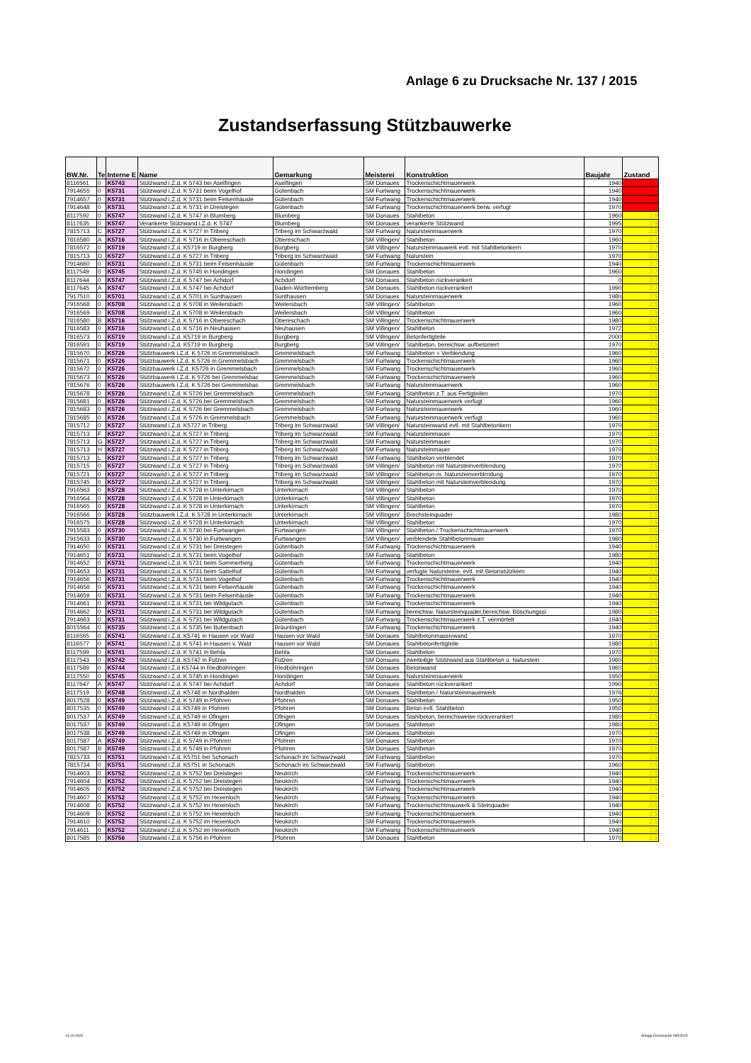Anlage 6 zu Drucksache Nr. 137 / 2015
Zustandserfassung Stützbauwerke
| BW.Nr. | Te | Interne E | Name | Gemarkung | Meisterei | Konstruktion | Baujahr | Zustand |
| --- | --- | --- | --- | --- | --- | --- | --- | --- |
| 8116561 | 0 | K5743 | Stützwand i.Z.d. K 5743 bei Aselfingen | Aselfingen | SM Donaues | Trockenschichtmauerwerk | 1940 | 3,4 |
| 7914655 | 0 | K5731 | Stützwand i.Z.d. K 5731 beim Vogelhof | Gütenbach | SM Furtwang | Trockenschichtmauerwerk | 1940 | 3,2 |
| 7914657 | 0 | K5731 | Stützwand i.Z.d. K 5731 beim Felsenhäusle | Gütenbach | SM Furtwang | Trockenschichtmauerwerk | 1940 | 3,2 |
| 7914648 | 0 | K5731 | Stützwand i.Z.d. K 5731 in Dreistegen | Gütenbach | SM Furtwang | Trockenschichtmauerwerk berw. verfugt | 1970 | 3 |
| 8117592 | 0 | K5747 | Stützwand i.Z.d. K 5747 in Blumberg | Blumberg | SM Donaues | Stahlbeton | 1960 | 2,9 |
| 8117635 | 0 | K5747 | Verankerte Stützwand i.Z.d. K 5747 | Blumberg | SM Donaues | verankerte Stützwand | 1995 | 2,9 |
| 7815713 | C | K5727 | Stützwand i.Z.d. K 5727 in Triberg | Triberg im Schwarzwald | SM Furtwang | Natursteinmauerwerk | 1970 | 2,8 |
| 7816580 | A | K5716 | Stützwand i.Z.d. K 5716 in Obereschach | Obereschach | SM Villingen/ | Stahlbeton | 1960 | 2,7 |
| 7816572 | 0 | K5719 | Stützwand i.Z.d. K5719 in Burgberg | Burgberg | SM Villingen/ | Natursteinmauwerk evtl. mit Stahlbetonkern | 1970 | 2,7 |
| 7815713 | D | K5727 | Stützwand i.Z.d. K 5727 in Triberg | Triberg im Schwarzwald | SM Furtwang | Naturstein | 1970 | 2,7 |
| 7914660 | 0 | K5731 | Stützwand i.Z.d. K 5731 beim Felsenhäusle | Gütenbach | SM Furtwang | Trockenschichtmauerwerk | 1940 | 2,7 |
| 8117549 | 0 | K5745 | Stützwand i.Z.d. K 5745 in Hondingen | Hondingen | SM Donaues | Stahlbeton | 1960 | 2,7 |
| 8117644 | 0 | K5747 | Stützwand i.Z.d. K 5747 bei Achdorf | Achdorf | SM Donaues | Stahlbeton rückverankert | 0 | 2,7 |
| 8117645 | A | K5747 | Stützwand i.Z.d. K 5747 bei Achdorf | Baden-Württemberg | SM Donaues | Stahlbeton rückverankert | 1990 | 2,7 |
| 7917510 | 0 | K5701 | Stützwand i.Z.d. K 5701 in Sunthausen | Sunthausen | SM Donaues | Natursteinmauerwerk | 1980 | 2,5 |
| 7916568 | 0 | K5708 | Stützwand i.Z.d. K 5708 in Weilersbach | Weilersbach | SM Villingen/ | Stahlbeton | 1960 | 2,5 |
| 7916569 | 0 | K5708 | Stützwand i.Z.d. K 5708 in Weilersbach | Weilersbach | SM Villingen/ | Stahlbeton | 1960 | 2,5 |
| 7816580 | B | K5716 | Stützwand i.Z.d. K 5716 in Obereschach | Obereschach | SM Villingen/ | Trockenschichtmauerwerk | 1980 | 2,5 |
| 7816583 | 0 | K5716 | Stützwand i.Z.d. K 5716 in Neuhausen | Neuhausen | SM Villingen/ | Stahlbeton | 1972 | 2,5 |
| 7816573 | 0 | K5719 | Stützwand i.Z.d. K5719 in Burgberg | Burgberg | SM Villingen/ | Betonfertigteile | 2000 | 2,5 |
| 7816591 | 0 | K5719 | Stützwand i.Z.d. K5719 in Burgberg | Burgberg | SM Villingen/ | Stahlbeton, bereichsw. aufbetoniert | 1970 | 2,5 |
| 7815670 | 0 | K5726 | Stützbauwerk i.Z.d. K 5726 in Gremmelsbach | Gremmelsbach | SM Furtwang | Stahlbeton + Verblendung | 1960 | 2,5 |
| 7815671 | 0 | K5726 | Stützbauwerk i.Z.d. K 5726 in Gremmelsbach | Gremmelsbach | SM Furtwang | Trockenschichtmauerwerk | 1960 | 2,5 |
| 7815672 | 0 | K5726 | Stützbauwerk i.Z.d. K5726 in Gremmelsbach | Gremmelsbach | SM Furtwang | Trockenschichtmauerwerk | 1960 | 2,5 |
| 7815673 | 0 | K5726 | Stützbauwerk i.Z.d. K 5726 bei Gremmelsbac | Gremmelsbach | SM Furtwang | Trockenschichtmauerwerk | 1960 | 2,5 |
| 7815676 | 0 | K5726 | Stützbauwerk i.Z.d. K 5726 bei Gremmelsbac | Gremmelsbach | SM Furtwang | Natursteinmauerwerk | 1960 | 2,5 |
| 7815678 | 0 | K5726 | Stützwand i.Z.d. K 5726 bei Gremmelsbach | Gremmelsbach | SM Furtwang | Stahlbeton z.T. aus Fertigteilen | 1970 | 2,5 |
| 7815681 | 0 | K5726 | Stützwand i.Z.d. K 5726 bei Gremmelsbach | Gremmelsbach | SM Furtwang | Natursteinmauerwerk verfugt | 1960 | 2,5 |
| 7815683 | 0 | K5726 | Stützwand i.Z.d. K 5726 bei Gremmelsbach | Gremmelsbach | SM Furtwang | Natursteinmauerwerk | 1960 | 2,5 |
| 7815685 | 0 | K5726 | Stützwand i.Z.d. K 5726 in Gremmelsbach | Gremmelsbach | SM Furtwang | Natursteinmauerwerk verfugt | 1960 | 2,5 |
| 7815712 | 0 | K5727 | Stützwand i.Z.d. K5727 in Triberg | Triberg im Schwarzwald | SM Villingen/ | Natursteinwand evtl. mit Stahlbetonkern | 1970 | 2,5 |
| 7815713 | F | K5727 | Stützwand i.Z.d. K 5727 in Triberg | Triberg im Schwarzwald | SM Furtwang | Natursteinmauer | 1970 | 2,5 |
| 7815713 | G | K5727 | Stützwand i.Z.d. K 5727 in Triberg | Triberg im Schwarzwald | SM Furtwang | Natursteinmauer | 1970 | 2,5 |
| 7815713 | H | K5727 | Stützwand i.Z.d. K 5727 in Triberg | Triberg im Schwarzwald | SM Furtwang | Natursteinmauer | 1970 | 2,5 |
| 7815713 | L | K5727 | Stützwand i.Z.d. K 5727 in Triberg | Triberg im Schwarzwald | SM Furtwang | Stahlbeton verblendet | 1970 | 2,5 |
| 7815715 | 0 | K5727 | Stützwand i.Z.d. K 5727 in Triberg | Triberg im Schwarzwald | SM Villingen/ | Stahlbeton mit Natursteinverblendung | 1970 | 2,5 |
| 7815721 | 0 | K5727 | Stützwand i.Z.d. K 5727 in Triberg | Triberg im Schwarzwald | SM Villingen/ | Stahlbeton m. Natursteinverblrndung | 1970 | 2,5 |
| 7815745 | 0 | K5727 | Stützwand i.Z.d. K 5727 in Triberg | Triberg im Schwarzwald | SM Villingen/ | Stahlbeton mit Natursteinverblendung | 1970 | 2,5 |
| 7916563 | 0 | K5728 | Stützwand i.Z.d. K 5728 in Unterkirnach | Unterkirnach | SM Villingen/ | Stahlbeton | 1970 | 2,5 |
| 7916564 | 0 | K5728 | Stützwand i.Z.d. K 5728 in Unterkirnach | Unterkirnach | SM Villingen/ | Stahlbeton | 1970 | 2,5 |
| 7916565 | 0 | K5728 | Stützwand i.Z.d. K 5728 in Unterkirnach | Unterkirnach | SM Villingen/ | Stahlbeton | 1970 | 2,5 |
| 7916566 | 0 | K5728 | Stützbauwerk i.Z.d. K 5728 in Unterkirnach | Unterkirnach | SM Villingen/ | Brechsteinquader | 1980 | 2,5 |
| 7916575 | 0 | K5728 | Stützwand i.Z.d. K 5728 in Unterkirnach | Unterkirnach | SM Villingen/ | Stahlbeton | 1970 | 2,5 |
| 7915583 | 0 | K5730 | Stützwand i.Z.d. K 5730 bei Furtwangen | Furtwangen | SM Villingen/ | Stahlbeton / Trockenschichtmauerwerk | 1970 | 2,5 |
| 7915633 | 0 | K5730 | Stützwand i.Z.d. K 5730 in Furtwangen | Furtwangen | SM Villingen/ | verblendete Stahlbetonmauer | 1980 | 2,5 |
| 7914650 | 0 | K5731 | Stützwand i.Z.d. K 5731 bei Dreistegen | Gütenbach | SM Furtwang | Trockenschichtmauerwerk | 1940 | 2,5 |
| 7914651 | 0 | K5731 | Stützwand i.Z.d. K 5731 beim Vogelhof | Gütenbach | SM Furtwang | Stahlbeton | 1980 | 2,5 |
| 7914652 | 0 | K5731 | Stützwand i.Z.d. K 5731 beim Sommerberg | Gütenbach | SM Furtwang | Trockenschichtmauerwerk | 1940 | 2,5 |
| 7914653 | 0 | K5731 | Stützwand i.Z.d. K 5731 beim Sattelhof | Gütenbach | SM Furtwang | verfugte Natursteine, evtl. mit Betonstützkern | 1940 | 2,5 |
| 7914656 | 0 | K5731 | Stützwand i.Z.d. K 5731 beim Vogelhof | Gütenbach | SM Furtwang | Trockenschichtmauerwerk | 1940 | 2,5 |
| 7914658 | 0 | K5731 | Stützwand i.Z.d. K 5731 beim Felsenhäusle | Gütenbach | SM Furtwang | Trockenschichtmauerwerk | 1940 | 2,5 |
| 7914659 | 0 | K5731 | Stützwand i.Z.d. K 5731 beim Felsenhäusle | Gütenbach | SM Furtwang | Trockenschichtmauerwerk | 1940 | 2,5 |
| 7914661 | 0 | K5731 | Stützwand i.Z.d. K 5731 bei Wildgutach | Gütenbach | SM Furtwang | Trockenschichtmauerwerk | 1940 | 2,5 |
| 7914662 | 0 | K5731 | Stützwand i.Z.d. K 5731 bei Wildgutach | Gütenbach | SM Furtwang | bereichsw. Natursteinquader,bereichsw. Böschungssi | 1980 | 2,5 |
| 7914663 | 0 | K5731 | Stützwand i.Z.d. K 5731 bei Wildgutach | Gütenbach | SM Furtwang | Trockenschichtmauerwerk z.T. vermörtelt | 1940 | 2,5 |
| 8015564 | 0 | K5735 | Stützwand i.Z.d. K 5735 bei Bubenbach | Bräunlingen | SM Furtwang | Trockenschichtmauerwerk | 1940 | 2,5 |
| 8116565 | 0 | K5741 | Stützwand i.Z.d. K5741 in Hausen vor Wald | Hausen vor Wald | SM Donaues | Stahlbetonmassivwand | 1970 | 2,5 |
| 8116577 | 0 | K5741 | Stützwand i.Z.d. K 5741 in Hausen v. Wald | Hausen vor Wald | SM Donaues | Stahlbetonfertigteile | 1980 | 2,5 |
| 8117599 | 0 | K5741 | Stützwand i.Z.d. K 5741 in Behla | Behla | SM Donaues | Stahlbeton | 1970 | 2,5 |
| 8117543 | 0 | K5742 | Stützwand i.Z.d. K5742 in Fützen | Fützen | SM Donaues | zweiteilige Stützwand aus Stahlbeton u. Naturstein | 1960 | 2,5 |
| 8117589 | 0 | K5744 | Stützwand i.Z.d K5744 in Riedböhringen | Riedböhringen | SM Donaues | Betonwand | 1960 | 2,5 |
| 8117550 | 0 | K5745 | Stützwand i.Z.d. K 5745 in Hondingen | Hondingen | SM Donaues | Natursteinmauerwerk | 1950 | 2,5 |
| 8117647 | A | K5747 | Stützwand i.Z.d. K 5747 bei Achdorf | Achdorf | SM Donaues | Stahlbeton rückverankert | 1990 | 2,5 |
| 8117519 | 0 | K5748 | Stützwand i.Z.d. K5748 in Nordhalden | Nordhalden | SM Donaues | Stahlbeton / Natursteinmauerwerk | 1976 | 2,5 |
| 8017528 | 0 | K5749 | Stützwand i.Z.d. K 5749 in Pfohren | Pfohren | SM Donaues | Stahlbeton | 1950 | 2,5 |
| 8017535 | 0 | K5749 | Stützwand i.Z.d. K5749 in Pfohren | Pfohren | SM Donaues | Beton evtl. Stahlbeton | 1950 | 2,5 |
| 8017537 | A | K5749 | Stützwand i.Z.d. K5749 in Ofingen | Ofingen | SM Donaues | Stahlbeton, bereichsweise rückverankert | 1980 | 2,5 |
| 8017537 | B | K5749 | Stützwand i.Z.d. K5749 in Ofingen | Ofingen | SM Donaues | Stahlbeton | 1980 | 2,5 |
| 8017538 | B | K5749 | Stützwand i.Z.d. K5749 in Ofingen | Ofingen | SM Donaues | Stahlbeton | 1970 | 2,5 |
| 8017587 | A | K5749 | Stützwand i.Z.d. K 5749 in Pfohren | Pfohren | SM Donaues | Stahlbeton | 1970 | 2,5 |
| 8017587 | B | K5749 | Stützwand i.Z.d. K 5749 in Pfohren | Pfohren | SM Donaues | Stahlbeton | 1970 | 2,5 |
| 7815733 | 0 | K5751 | Stützwand i.Z.d. K5751 bei Schonach | Schonach im Schwarzwald | SM Furtwang | Stahlbeton | 1970 | 2,5 |
| 7815734 | 0 | K5751 | Stützwand i.Z.d. K5751 in Schonach | Schonach im Schwarzwald | SM Furtwang | Stahlbeton | 1960 | 2,5 |
| 7914603 | 0 | K5752 | Stützwand i.Z.d. K 5752 bei Dreistegen | Neukirch | SM Furtwang | Trockenschichtmauerwerk | 1940 | 2,5 |
| 7914604 | 0 | K5752 | Stützwand i.Z.d. K 5752 bei Dreistegen | Neukirch | SM Furtwang | Trockenschichtmauerwerk | 1940 | 2,5 |
| 7914605 | 0 | K5752 | Stützwand i.Z.d. K 5752 bei Dreistegen | Neukirch | SM Furtwang | Trockenschichtmauerwerk | 1940 | 2,5 |
| 7914607 | 0 | K5752 | Stützwand i.Z.d. K 5752 im Hexenloch | Neukirch | SM Furtwang | Trockenschichtmauerwerk | 1940 | 2,5 |
| 7914608 | 0 | K5752 | Stützwand i.Z.d. K 5752 im Hexenloch | Neukirch | SM Furtwang | Trockenschichtmauwerk & Steinquader | 1940 | 2,5 |
| 7914609 | 0 | K5752 | Stützwand i.Z.d. K 5752 im Hexenloch | Neukirch | SM Furtwang | Trockenschichtmauerwerk | 1940 | 2,5 |
| 7914610 | 0 | K5752 | Stützwand i.Z.d. K 5752 im Hexenloch | Neukirch | SM Furtwang | Trockenschichtmauerwerk | 1940 | 2,5 |
| 7914611 | 0 | K5752 | Stützwand i.Z.d. K 5752 im Hexenloch | Neukirch | SM Furtwang | Trockenschichtmauerwerk | 1940 | 2,5 |
| 8017585 | 0 | K5756 | Stützwand i.Z.d. K 5756 in Pfohren | Pfohren | SM Donaues | Stahlbeton | 1970 | 2,5 |
13.10.2015 Anlage Drucksache 065/2015